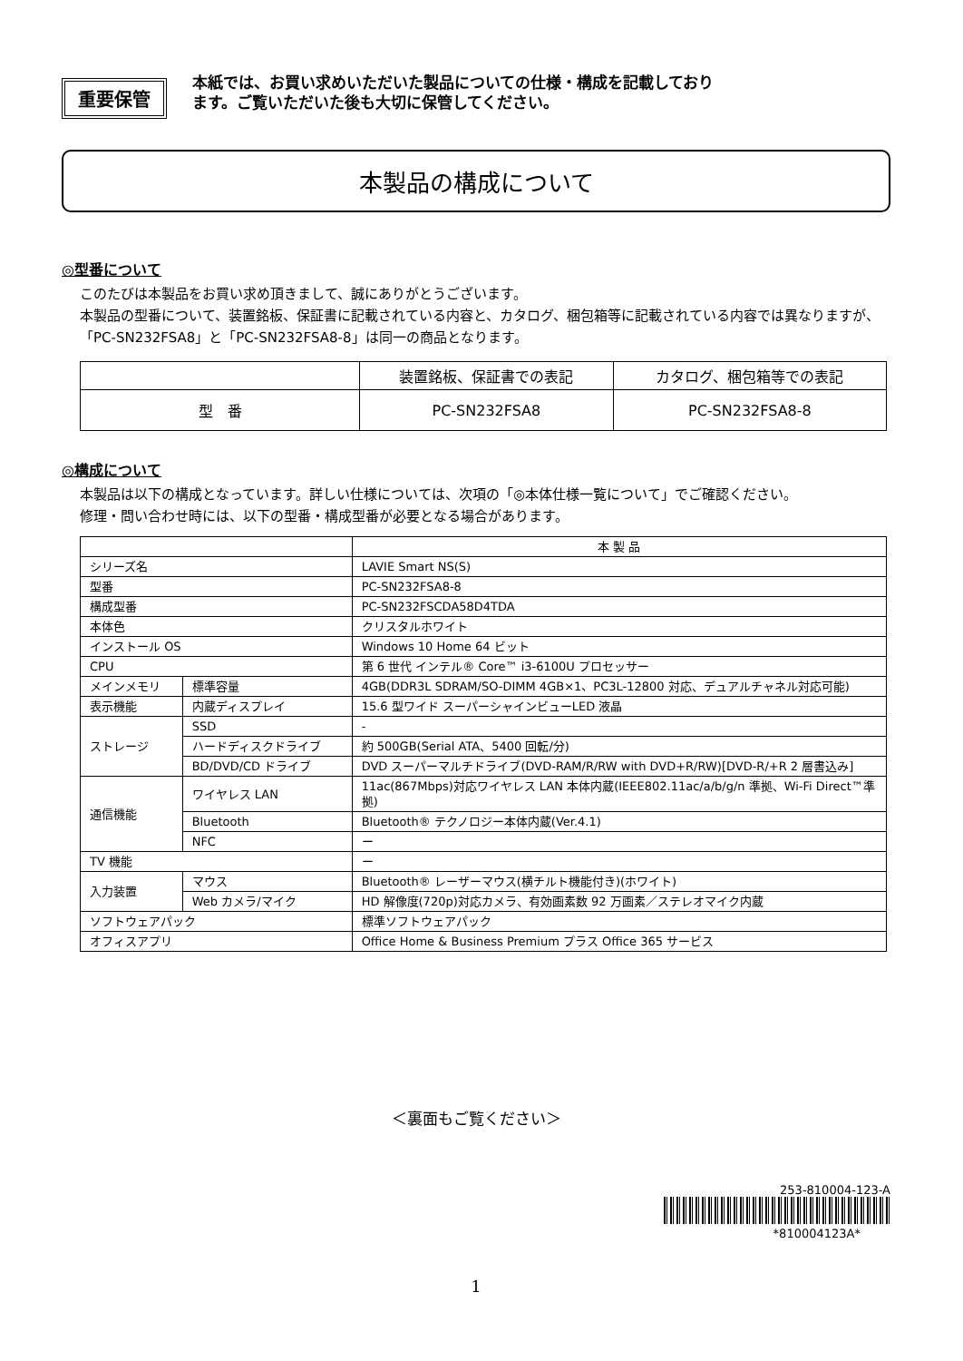重要保管
本紙では、お買い求めいただいた製品についての仕様・構成を記載しており
ます。ご覧いただいた後も大切に保管してください。
本製品の構成について
◎型番について
このたびは本製品をお買い求め頂きまして、誠にありがとうございます。
本製品の型番について、装置銘板、保証書に記載されている内容と、カタログ、梱包箱等に記載されている内容では異なりますが、「PC-SN232FSA8」と「PC-SN232FSA8-8」は同一の商品となります。
| | 装置銘板、保証書での表記 | カタログ、梱包箱等での表記 |
| --- | --- | --- |
| 型 番 | PC-SN232FSA8 | PC-SN232FSA8-8 |
◎構成について
本製品は以下の構成となっています。詳しい仕様については、次項の「◎本体仕様一覧について」でご確認ください。
修理・問い合わせ時には、以下の型番・構成型番が必要となる場合があります。
| | | 本 製 品 |
| --- | --- | --- |
| シリーズ名 | | LAVIE Smart NS(S) |
| 型番 | | PC-SN232FSA8-8 |
| 構成型番 | | PC-SN232FSCDA58D4TDA |
| 本体色 | | クリスタルホワイト |
| インストール OS | | Windows 10 Home 64 ビット |
| CPU | | 第 6 世代 インテル® Core™ i3-6100U プロセッサー |
| メインメモリ | 標準容量 | 4GB(DDR3L SDRAM/SO-DIMM 4GB×1、PC3L-12800 対応、デュアルチャネル対応可能) |
| 表示機能 | 内蔵ディスプレイ | 15.6 型ワイド スーパーシャインビューLED 液晶 |
| ストレージ | SSD | - |
| | ハードディスクドライブ | 約 500GB(Serial ATA、5400 回転/分) |
| | BD/DVD/CD ドライブ | DVD スーパーマルチドライブ(DVD-RAM/R/RW with DVD+R/RW)[DVD-R/+R 2 層書込み] |
| 通信機能 | ワイヤレス LAN | 11ac(867Mbps)対応ワイヤレス LAN 本体内蔵(IEEE802.11ac/a/b/g/n 準拠、Wi-Fi Direct™準拠) |
| | Bluetooth | Bluetooth® テクノロジー本体内蔵(Ver.4.1) |
| | NFC | ー |
| TV 機能 | | ー |
| 入力装置 | マウス | Bluetooth® レーザーマウス(横チルト機能付き)(ホワイト) |
| | Web カメラ/マイク | HD 解像度(720p)対応カメラ、有効画素数 92 万画素／ステレオマイク内蔵 |
| ソフトウェアパック | | 標準ソフトウェアパック |
| オフィスアプリ | | Office Home & Business Premium プラス Office 365 サービス |
＜裏面もご覧ください＞
253-810004-123-A
*810004123A*
1